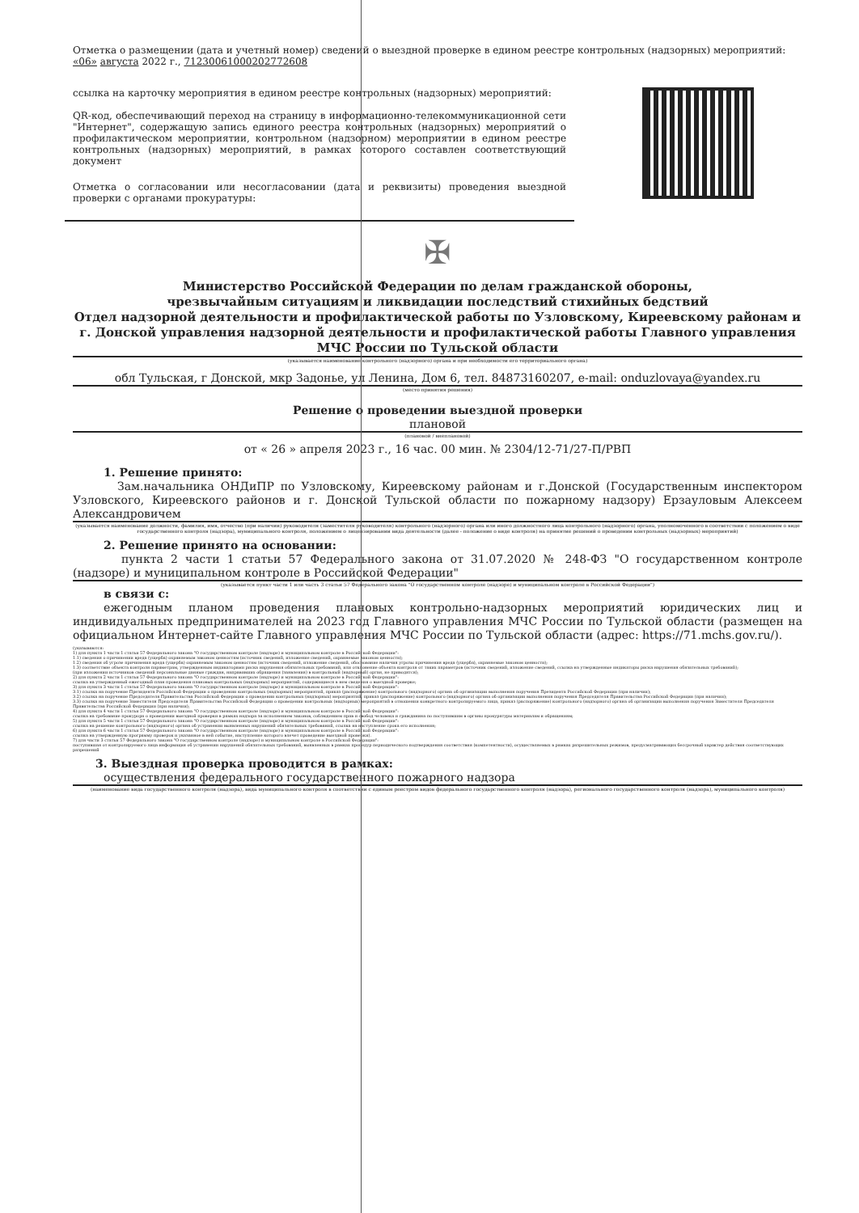Отметка о размещении (дата и учетный номер) сведений о выездной проверке в едином реестре контрольных (надзорных) мероприятий:
«06» августа 2022 г., 71230061000202772608
ссылка на карточку мероприятия в едином реестре контрольных (надзорных) мероприятий:
QR-код, обеспечивающий переход на страницу в информационно-телекоммуникационной сети "Интернет", содержащую запись единого реестра контрольных (надзорных) мероприятий о профилактическом мероприятии, контрольном (надзорном) мероприятии в едином реестре контрольных (надзорных) мероприятий, в рамках которого составлен соответствующий документ
Отметка о согласовании или несогласовании (дата и реквизиты) проведения выездной проверки с органами прокуратуры:
✠
Министерство Российской Федерации по делам гражданской обороны,
чрезвычайным ситуациям и ликвидации последствий стихийных бедствий
Отдел надзорной деятельности и профилактической работы по Узловскому, Киреевскому районам и г. Донской управления надзорной деятельности и профилактической работы Главного управления МЧС России по Тульской области
(указывается наименование контрольного (надзорного) органа и при необходимости его территориального органа)
обл Тульская, г Донской, мкр Задонье, ул Ленина, Дом 6, тел. 84873160207, e-mail: onduzlovaya@yandex.ru
(место принятия решения)
Решение о проведении выездной проверки
плановой
(плановой / внеплановой)
от « 26 » апреля 2023 г., 16 час. 00 мин. № 2304/12-71/27-П/РВП
1. Решение принято:
Зам.начальника ОНДиПР по Узловскому, Киреевскому районам и г.Донской (Государственным инспектором Узловского, Киреевского районов и г. Донской Тульской области по пожарному надзору) Ерзауловым Алексеем Александровичем
(указывается наименование должности, фамилия, имя, отчество (при наличии) руководителя (заместителя руководителя) контрольного (надзорного) органа или иного должностного лица контрольного (надзорного) органа, уполномоченного в соответствии с положением о виде государственного контроля (надзора), муниципального контроля, положением о лицензировании вида деятельности (далее - положение о виде контроля) на принятие решений о проведении контрольных (надзорных) мероприятий)
2. Решение принято на основании:
пункта 2 части 1 статьи 57 Федерального закона от 31.07.2020 № 248-ФЗ "О государственном контроле (надзоре) и муниципальном контроле в Российской Федерации"
(указывается пункт части 1 или часть 3 статьи 57 Федерального закона "О государственном контроле (надзоре) и муниципальном контроле в Российской Федерации")
в связи с:
ежегодным планом проведения плановых контрольно-надзорных мероприятий юридических лиц и индивидуальных предпринимателей на 2023 год Главного управления МЧС России по Тульской области (размещен на официальном Интернет-сайте Главного управления МЧС России по Тульской области (адрес: https://71.mchs.gov.ru/).
(указываются:
1) для пункта 1 части 1 статьи 57 Федерального закона "О государственном контроле (надзоре) и муниципальном контроле в Российской Федерации":
1.1) сведения о причинении вреда (ущерба) охраняемым законом ценностям (источник сведений, изложение сведений, охраняемые законом ценности);
1.2) сведения об угрозе причинения вреда (ущерба) охраняемым законом ценностям (источник сведений, изложение сведений, обоснование наличия угрозы причинения вреда (ущерба), охраняемые законом ценности);
1.3) соответствие объекта контроля параметрам, утвержденным индикаторами риска нарушения обязательных требований, или отклонение объекта контроля от таких параметров (источник сведений, изложение сведений, ссылка на утвержденные индикаторы риска нарушения обязательных требований);
(при изложении источников сведений персональные данные граждан, направивших обращения (заявления) в контрольный (надзорный) орган, не приводятся);
2) для пункта 2 части 1 статьи 57 Федерального закона "О государственном контроле (надзоре) и муниципальном контроле в Российской Федерации":
ссылка на утвержденный ежегодный план проведения плановых контрольных (надзорных) мероприятий, содержащиеся в нем сведения о выездной проверке;
3) для пункта 3 части 1 статьи 57 Федерального закона "О государственном контроле (надзоре) и муниципальном контроле в Российской Федерации":
3.1) ссылка на поручение Президента Российской Федерации о проведении контрольных (надзорных) мероприятий, приказ (распоряжение) контрольного (надзорного) органа об организации выполнения поручения Президента Российской Федерации (при наличии);
3.2) ссылка на поручение Председателя Правительства Российской Федерации о проведении контрольных (надзорных) мероприятий, приказ (распоряжение) контрольного (надзорного) органа об организации выполнения поручения Председателя Правительства Российской Федерации (при наличии);
3.3) ссылка на поручение Заместителя Председателя Правительства Российской Федерации о проведении контрольных (надзорных) мероприятий в отношении конкретного контролируемого лица, приказ (распоряжение) контрольного (надзорного) органа об организации выполнения поручения Заместителя Председателя Правительства Российской Федерации (при наличии);
4) для пункта 4 части 1 статьи 57 Федерального закона "О государственном контроле (надзоре) и муниципальном контроле в Российской Федерации":
ссылка на требование прокурора о проведении выездной проверки в рамках надзора за исполнением законов, соблюдением прав и свобод человека и гражданина по поступившим в органы прокуратуры материалам и обращениям;
5) для пункта 5 части 1 статьи 57 Федерального закона "О государственном контроле (надзоре) и муниципальном контроле в Российской Федерации":
ссылка на решение контрольного (надзорного) органа об устранении выявленных нарушений обязательных требований, ссылка на наступление срока его исполнения;
6) для пункта 6 части 1 статьи 57 Федерального закона "О государственном контроле (надзоре) и муниципальном контроле в Российской Федерации":
ссылка на утвержденную программу проверок и указанное в ней событие, наступление которого влечет проведение выездной проверки).
7) для части 3 статьи 57 Федерального закона "О государственном контроле (надзоре) и муниципальном контроле в Российской Федерации":
поступившая от контролируемого лица информация об устранении нарушений обязательных требований, выявленных в рамках процедур периодического подтверждения соответствия (компетентности), осуществляемых в рамках разрешительных режимов, предусматривающих бессрочный характер действия соответствующих разрешений
3. Выездная проверка проводится в рамках:
осуществления федерального государственного пожарного надзора
(наименование вида государственного контроля (надзора), вида муниципального контроля в соответствии с единым реестром видов федерального государственного контроля (надзора), регионального государственного контроля (надзора), муниципального контроля)